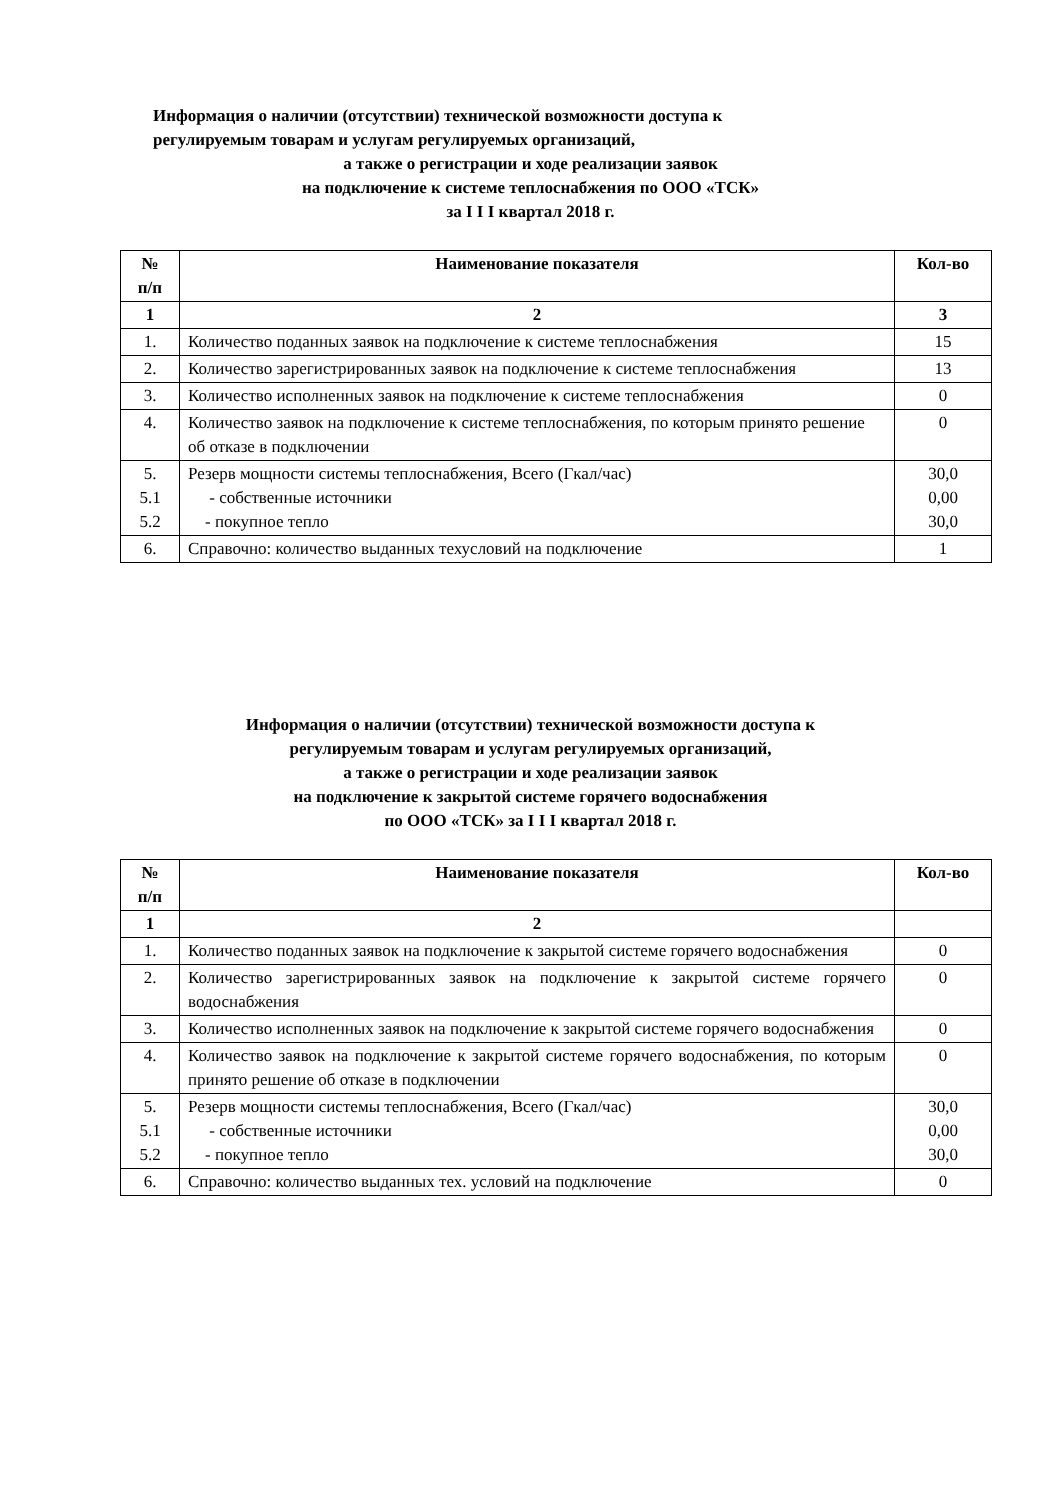Информация о наличии (отсутствии) технической возможности доступа к
регулируемым товарам и услугам регулируемых организаций,
а также о регистрации и ходе реализации заявок
на подключение к системе теплоснабжения по ООО «ТСК»
за I I I квартал 2018 г.
| № п/п | Наименование показателя | Кол-во |
| --- | --- | --- |
| 1 | 2 | 3 |
| 1. | Количество поданных заявок на подключение к системе теплоснабжения | 15 |
| 2. | Количество зарегистрированных заявок на подключение к системе теплоснабжения | 13 |
| 3. | Количество исполненных заявок на подключение к системе теплоснабжения | 0 |
| 4. | Количество заявок на подключение к системе теплоснабжения, по которым принято решение об отказе в подключении | 0 |
| 5. 5.1 5.2 | Резерв мощности системы теплоснабжения, Всего (Гкал/час) - собственные источники - покупное тепло | 30,0 0,00 30,0 |
| 6. | Справочно: количество выданных техусловий на подключение | 1 |
Информация о наличии (отсутствии) технической возможности доступа к
регулируемым товарам и услугам регулируемых организаций,
а также о регистрации и ходе реализации заявок
на подключение к закрытой системе горячего водоснабжения
по ООО «ТСК» за I I I квартал 2018 г.
| № п/п | Наименование показателя | Кол-во |
| --- | --- | --- |
| 1 | 2 | |
| 1. | Количество поданных заявок на подключение к закрытой системе горячего водоснабжения | 0 |
| 2. | Количество зарегистрированных заявок на подключение к закрытой системе горячего водоснабжения | 0 |
| 3. | Количество исполненных заявок на подключение к закрытой системе горячего водоснабжения | 0 |
| 4. | Количество заявок на подключение к закрытой системе горячего водоснабжения, по которым принято решение об отказе в подключении | 0 |
| 5. 5.1 5.2 | Резерв мощности системы теплоснабжения, Всего (Гкал/час) - собственные источники - покупное тепло | 30,0 0,00 30,0 |
| 6. | Справочно: количество выданных тех. условий на подключение | 0 |